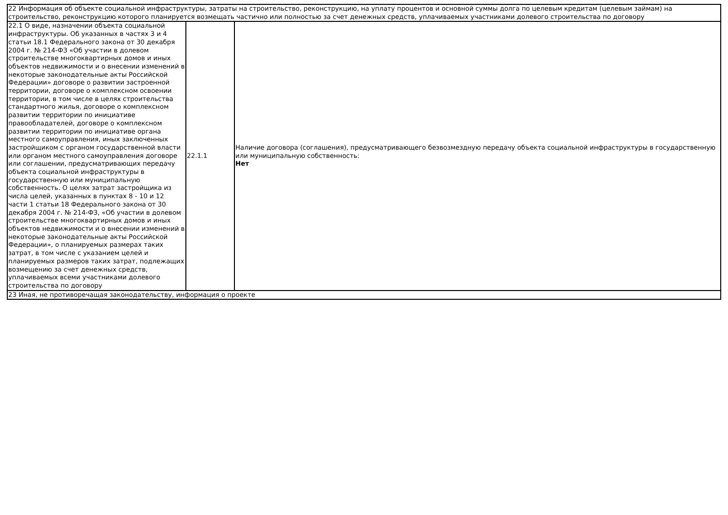| 22 Информация об объекте социальной инфраструктуры, затраты на строительство, реконструкцию, на уплату процентов и основной суммы долга по целевым кредитам (целевым займам) на строительство, реконструкцию которого планируется возмещать частично или полностью за счет денежных средств, уплачиваемых участниками долевого строительства по договору | | |
| 22.1 О виде, назначении объекта социальной инфраструктуры. Об указанных в частях 3 и 4 статьи 18.1 Федерального закона от 30 декабря 2004 г. № 214-ФЗ «Об участии в долевом строительстве многоквартирных домов и иных объектов недвижимости и о внесении изменений в некоторые законодательные акты Российской Федерации» договоре о развитии застроенной территории, договоре о комплексном освоении территории, в том числе в целях строительства стандартного жилья, договоре о комплексном развитии территории по инициативе правообладателей, договоре о комплексном развитии территории по инициативе органа местного самоуправления, иных заключенных застройщиком с органом государственной власти или органом местного самоуправления договоре или соглашении, предусматривающих передачу объекта социальной инфраструктуры в государственную или муниципальную собственность. О целях затрат застройщика из числа целей, указанных в пунктах 8 - 10 и 12 части 1 статьи 18 Федерального закона от 30 декабря 2004 г. № 214-ФЗ, «Об участии в долевом строительстве многоквартирных домов и иных объектов недвижимости и о внесении изменений в некоторые законодательные акты Российской Федерации», о планируемых размерах таких затрат, в том числе с указанием целей и планируемых размеров таких затрат, подлежащих возмещению за счет денежных средств, уплачиваемых всеми участниками долевого строительства по договору | 22.1.1 | Наличие договора (соглашения), предусматривающего безвозмездную передачу объекта социальной инфраструктуры в государственную или муниципальную собственность: Нет |
| 23 Иная, не противоречащая законодательству, информация о проекте | | |